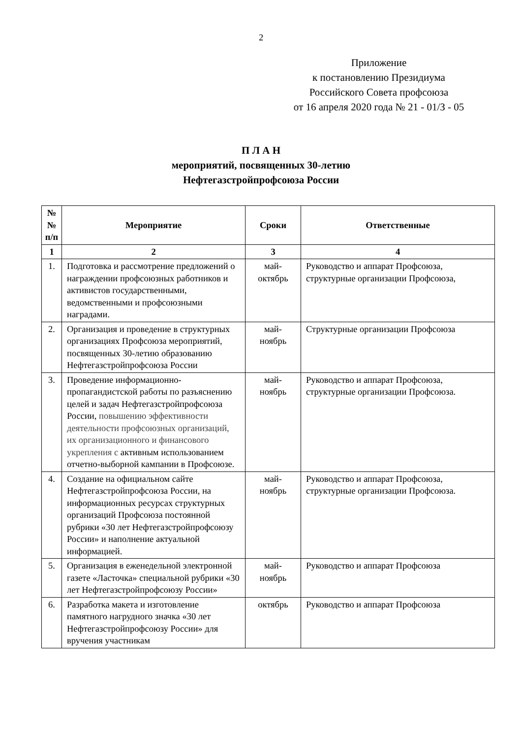2
Приложение
к постановлению Президиума
Российского Совета профсоюза
от 16 апреля 2020 года № 21 - 01/З - 05
П Л А Н
мероприятий, посвященных 30-летию
Нефтегазстройпрофсоюза России
| № № п/п | Мероприятие | Сроки | Ответственные |
| --- | --- | --- | --- |
| 1 | 2 | 3 | 4 |
| 1. | Подготовка и рассмотрение предложений о награждении профсоюзных работников и активистов государственными, ведомственными и профсоюзными наградами. | май- октябрь | Руководство и аппарат Профсоюза, структурные организации Профсоюза, |
| 2. | Организация и проведение в структурных организациях Профсоюза мероприятий, посвященных 30-летию образованию Нефтегазстройпрофсоюза России | май- ноябрь | Структурные организации Профсоюза |
| 3. | Проведение информационно-пропагандистской работы по разъяснению целей и задач Нефтегазстройпрофсоюза России, повышению эффективности деятельности профсоюзных организаций, их организационного и финансового укрепления с активным использованием отчетно-выборной кампании в Профсоюзе. | май- ноябрь | Руководство и аппарат Профсоюза, структурные организации Профсоюза. |
| 4. | Создание на официальном сайте Нефтегазстройпрофсоюза России, на информационных ресурсах структурных организаций Профсоюза постоянной рубрики «30 лет Нефтегазстройпрофсоюзу России» и наполнение актуальной информацией. | май- ноябрь | Руководство и аппарат Профсоюза, структурные организации Профсоюза. |
| 5. | Организация в еженедельной электронной газете «Ласточка» специальной рубрики «30 лет Нефтегазстройпрофсоюзу России» | май- ноябрь | Руководство и аппарат Профсоюза |
| 6. | Разработка макета и изготовление памятного нагрудного значка «30 лет Нефтегазстройпрофсоюзу России» для вручения участникам | октябрь | Руководство и аппарат Профсоюза |